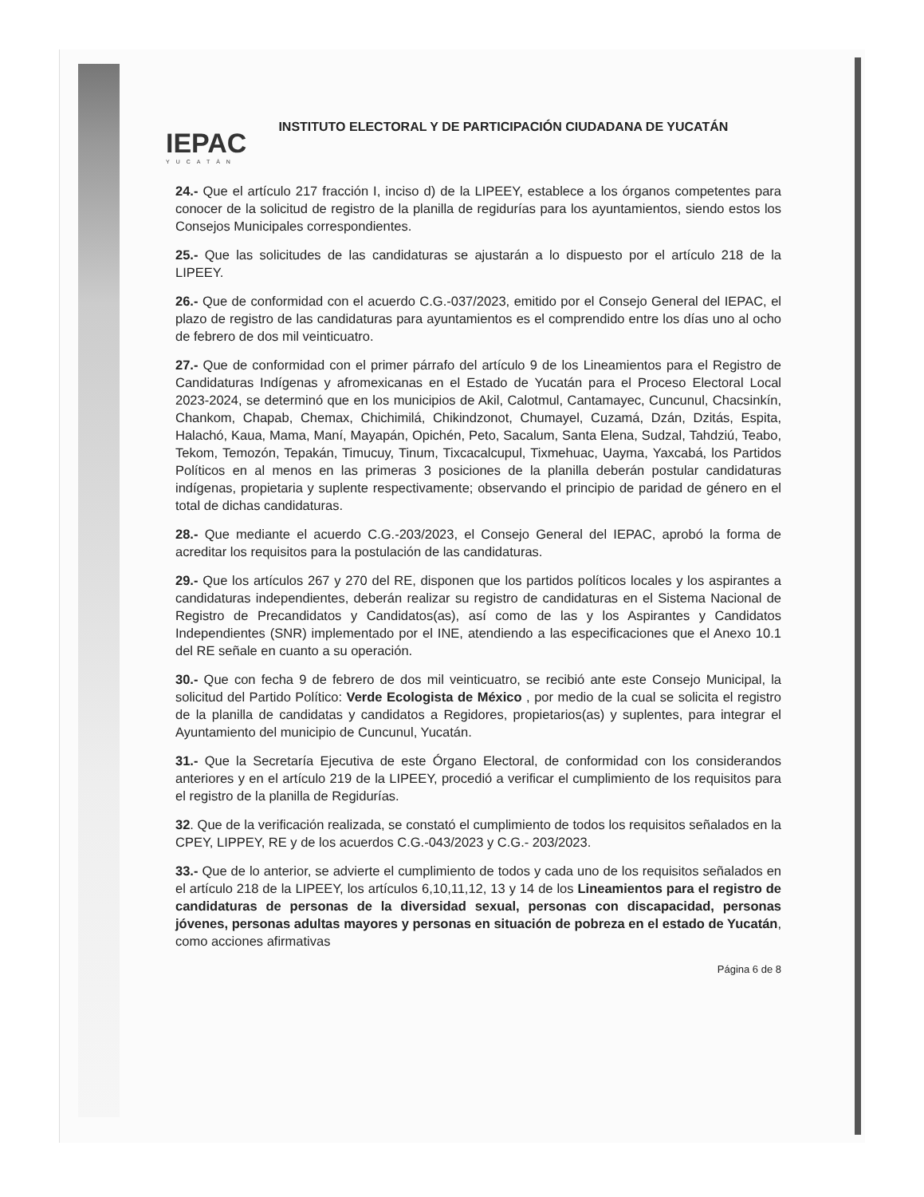IEPAC
YUCATÁN
INSTITUTO ELECTORAL Y DE PARTICIPACIÓN CIUDADANA DE YUCATÁN
24.- Que el artículo 217 fracción I, inciso d) de la LIPEEY, establece a los órganos competentes para conocer de la solicitud de registro de la planilla de regidurías para los ayuntamientos, siendo estos los Consejos Municipales correspondientes.
25.- Que las solicitudes de las candidaturas se ajustarán a lo dispuesto por el artículo 218 de la LIPEEY.
26.- Que de conformidad con el acuerdo C.G.-037/2023, emitido por el Consejo General del IEPAC, el plazo de registro de las candidaturas para ayuntamientos es el comprendido entre los días uno al ocho de febrero de dos mil veinticuatro.
27.- Que de conformidad con el primer párrafo del artículo 9 de los Lineamientos para el Registro de Candidaturas Indígenas y afromexicanas en el Estado de Yucatán para el Proceso Electoral Local 2023-2024, se determinó que en los municipios de Akil, Calotmul, Cantamayec, Cuncunul, Chacsinkín, Chankom, Chapab, Chemax, Chichimilá, Chikindzonot, Chumayel, Cuzamá, Dzán, Dzitás, Espita, Halachó, Kaua, Mama, Maní, Mayapán, Opichén, Peto, Sacalum, Santa Elena, Sudzal, Tahdziú, Teabo, Tekom, Temozón, Tepakán, Timucuy, Tinum, Tixcacalcupul, Tixmehuac, Uayma, Yaxcabá, los Partidos Políticos en al menos en las primeras 3 posiciones de la planilla deberán postular candidaturas indígenas, propietaria y suplente respectivamente; observando el principio de paridad de género en el total de dichas candidaturas.
28.- Que mediante el acuerdo C.G.-203/2023, el Consejo General del IEPAC, aprobó la forma de acreditar los requisitos para la postulación de las candidaturas.
29.- Que los artículos 267 y 270 del RE, disponen que los partidos políticos locales y los aspirantes a candidaturas independientes, deberán realizar su registro de candidaturas en el Sistema Nacional de Registro de Precandidatos y Candidatos(as), así como de las y los Aspirantes y Candidatos Independientes (SNR) implementado por el INE, atendiendo a las especificaciones que el Anexo 10.1 del RE señale en cuanto a su operación.
30.- Que con fecha 9 de febrero de dos mil veinticuatro, se recibió ante este Consejo Municipal, la solicitud del Partido Político: Verde Ecologista de México , por medio de la cual se solicita el registro de la planilla de candidatas y candidatos a Regidores, propietarios(as) y suplentes, para integrar el Ayuntamiento del municipio de Cuncunul, Yucatán.
31.- Que la Secretaría Ejecutiva de este Órgano Electoral, de conformidad con los considerandos anteriores y en el artículo 219 de la LIPEEY, procedió a verificar el cumplimiento de los requisitos para el registro de la planilla de Regidurías.
32. Que de la verificación realizada, se constató el cumplimiento de todos los requisitos señalados en la CPEY, LIPPEY, RE y de los acuerdos C.G.-043/2023 y C.G.- 203/2023.
33.- Que de lo anterior, se advierte el cumplimiento de todos y cada uno de los requisitos señalados en el artículo 218 de la LIPEEY, los artículos 6,10,11,12, 13 y 14 de los Lineamientos para el registro de candidaturas de personas de la diversidad sexual, personas con discapacidad, personas jóvenes, personas adultas mayores y personas en situación de pobreza en el estado de Yucatán, como acciones afirmativas
Página 6 de 8